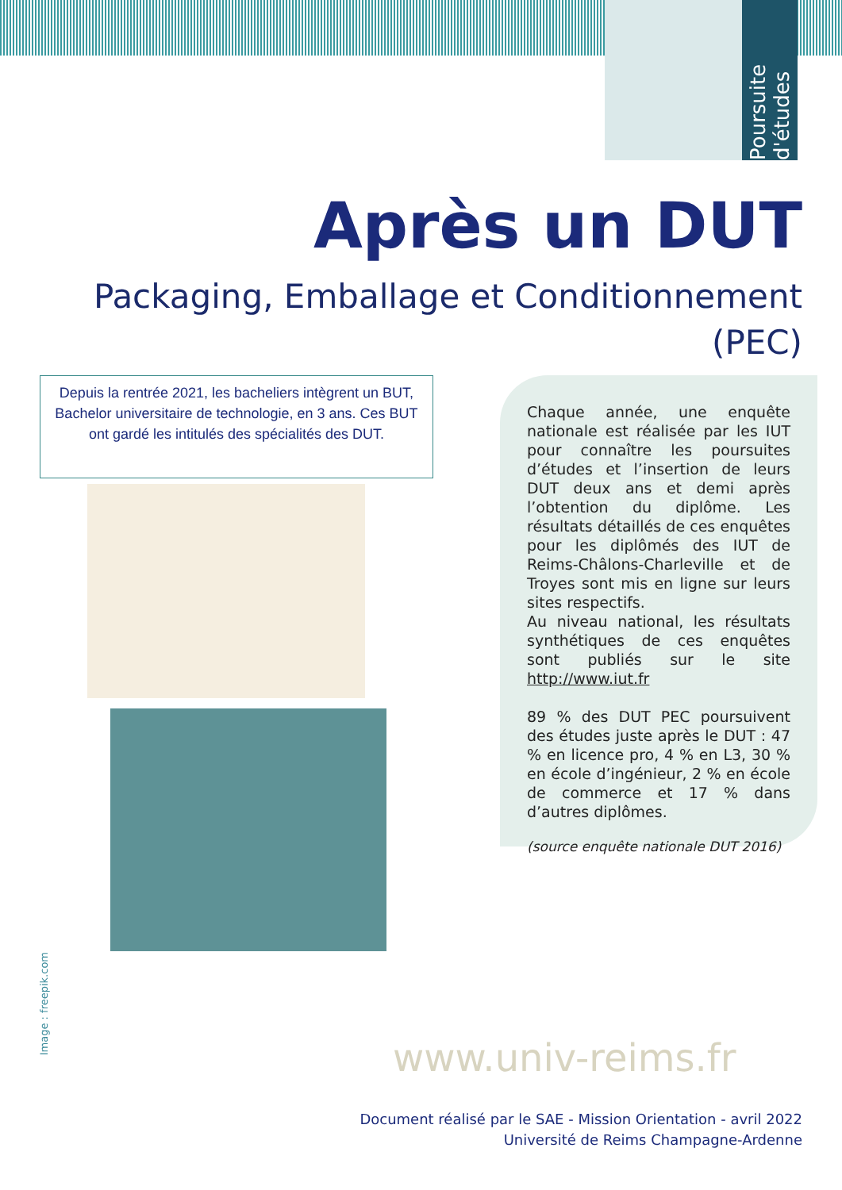Poursuite d'études
Après un DUT
Packaging, Emballage et Conditionnement (PEC)
Depuis la rentrée 2021, les bacheliers intègrent un BUT, Bachelor universitaire de technologie, en 3 ans. Ces BUT ont gardé les intitulés des spécialités des DUT.
Chaque année, une enquête nationale est réalisée par les IUT pour connaître les poursuites d’études et l’insertion de leurs DUT deux ans et demi après l’obtention du diplôme. Les résultats détaillés de ces enquêtes pour les diplômés des IUT de Reims-Châlons-Charleville et de Troyes sont mis en ligne sur leurs sites respectifs.
Au niveau national, les résultats synthétiques de ces enquêtes sont publiés sur le site http://www.iut.fr
89 % des DUT PEC poursuivent des études juste après le DUT : 47 % en licence pro, 4 % en L3, 30 % en école d’ingénieur, 2 % en école de commerce et 17 % dans d’autres diplômes.
(source enquête nationale DUT 2016)
Image : freepik.com
www.univ-reims.fr
Document réalisé par le SAE - Mission Orientation - avril 2022
Université de Reims Champagne-Ardenne